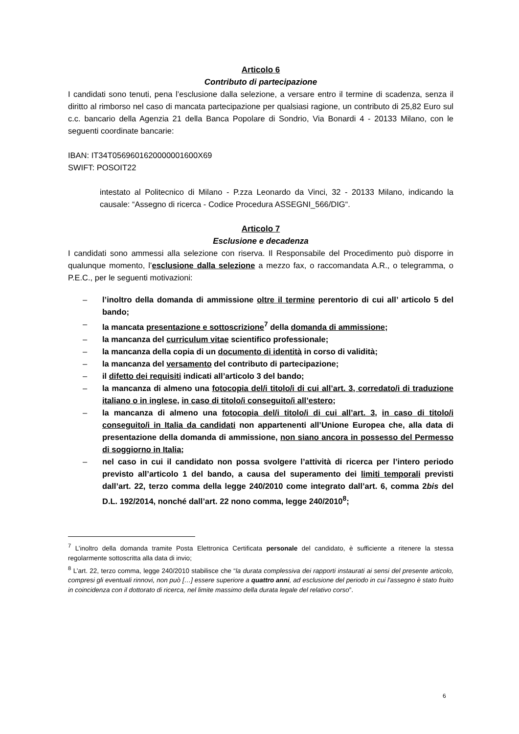Articolo 6
Contributo di partecipazione
I candidati sono tenuti, pena l’esclusione dalla selezione, a versare entro il termine di scadenza, senza il diritto al rimborso nel caso di mancata partecipazione per qualsiasi ragione, un contributo di 25,82 Euro sul c.c. bancario della Agenzia 21 della Banca Popolare di Sondrio, Via Bonardi 4 - 20133 Milano, con le seguenti coordinate bancarie:
IBAN: IT34T0569601620000001600X69
SWIFT: POSOIT22
intestato al Politecnico di Milano - P.zza Leonardo da Vinci, 32 - 20133 Milano, indicando la causale: “Assegno di ricerca - Codice Procedura ASSEGNI_566/DIG“.
Articolo 7
Esclusione e decadenza
I candidati sono ammessi alla selezione con riserva. Il Responsabile del Procedimento può disporre in qualunque momento, l’esclusione dalla selezione a mezzo fax, o raccomandata A.R., o telegramma, o P.E.C., per le seguenti motivazioni:
– l’inoltro della domanda di ammissione oltre il termine perentorio di cui all’ articolo 5 del bando;
– la mancata presentazione e sottoscrizione<sup>7</sup> della domanda di ammissione;
– la mancanza del curriculum vitae scientifico professionale;
– la mancanza della copia di un documento di identità in corso di validità;
– la mancanza del versamento del contributo di partecipazione;
– il difetto dei requisiti indicati all’articolo 3 del bando;
– la mancanza di almeno una fotocopia del/i titolo/i di cui all’art. 3, corredato/i di traduzione italiano o in inglese, in caso di titolo/i conseguito/i all’estero;
– la mancanza di almeno una fotocopia del/i titolo/i di cui all’art. 3, in caso di titolo/i conseguito/i in Italia da candidati non appartenenti all’Unione Europea che, alla data di presentazione della domanda di ammissione, non siano ancora in possesso del Permesso di soggiorno in Italia;
– nel caso in cui il candidato non possa svolgere l’attività di ricerca per l’intero periodo previsto all’articolo 1 del bando, a causa del superamento dei limiti temporali previsti dall’art. 22, terzo comma della legge 240/2010 come integrato dall’art. 6, comma 2bis del D.L. 192/2014, nonché dall’art. 22 nono comma, legge 240/2010<sup>8</sup>;
<sup>7</sup> L’inoltro della domanda tramite Posta Elettronica Certificata personale del candidato, è sufficiente a ritenere la stessa regolarmente sottoscritta alla data di invio;
<sup>8</sup> L’art. 22, terzo comma, legge 240/2010 stabilisce che “la durata complessiva dei rapporti instaurati ai sensi del presente articolo, compresi gli eventuali rinnovi, non può […] essere superiore a quattro anni, ad esclusione del periodo in cui l'assegno è stato fruito in coincidenza con il dottorato di ricerca, nel limite massimo della durata legale del relativo corso”.
6